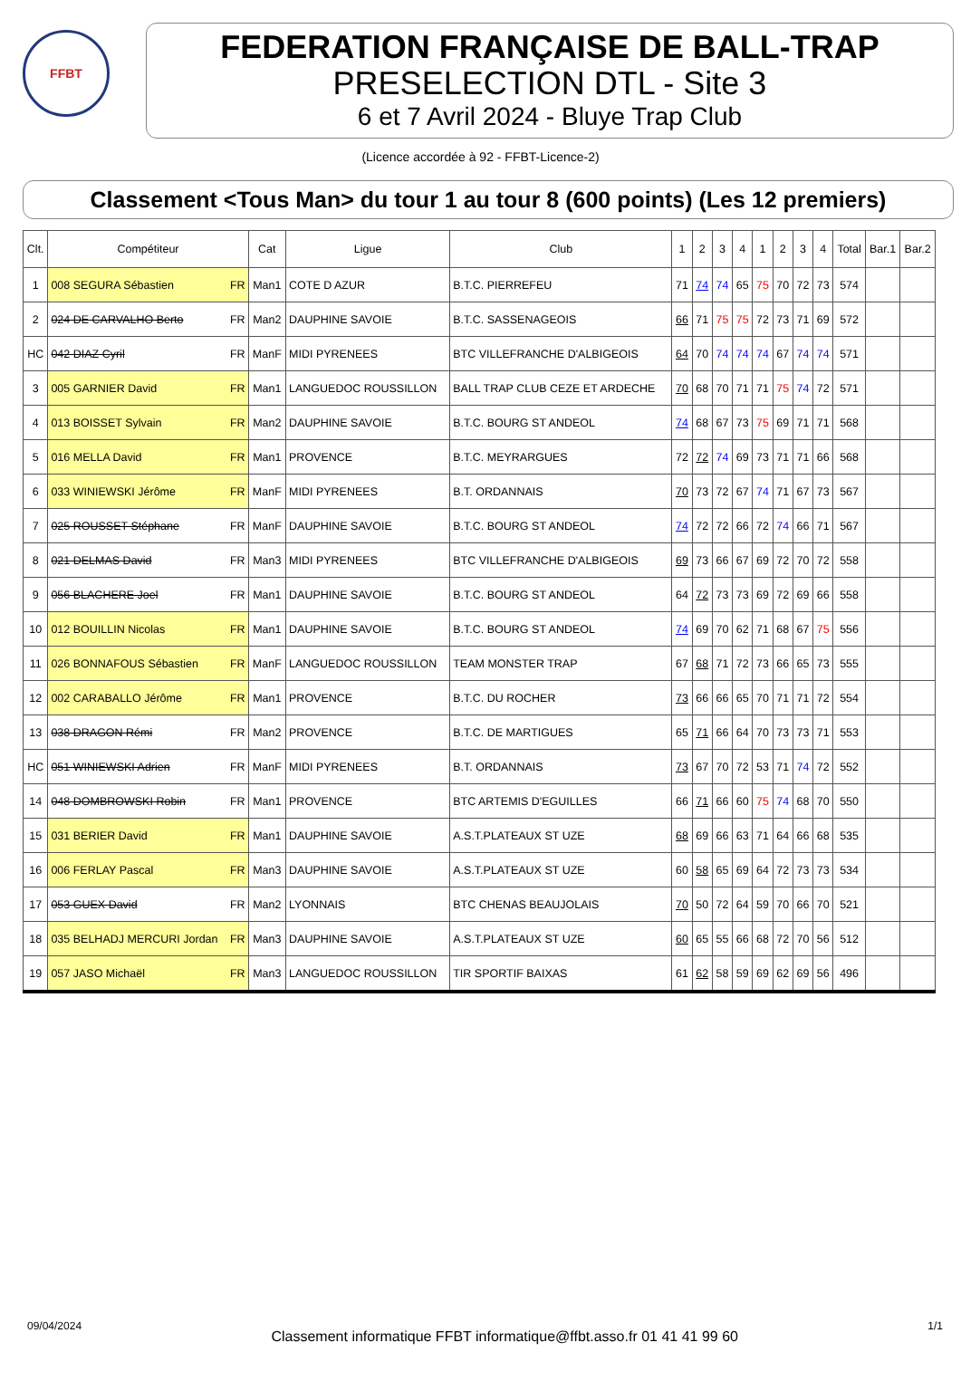FFBT
FEDERATION FRANÇAISE DE BALL-TRAP
PRESELECTION DTL - Site 3
6 et 7 Avril 2024 - Bluye Trap Club
(Licence accordée à 92 - FFBT-Licence-2)
Classement <Tous Man> du tour 1 au tour 8 (600 points) (Les 12 premiers)
| Clt. | Compétiteur | Cat | Ligue | Club | 1 | 2 | 3 | 4 | 1 | 2 | 3 | 4 | Total | Bar.1 | Bar.2 |
| --- | --- | --- | --- | --- | --- | --- | --- | --- | --- | --- | --- | --- | --- | --- | --- |
| 1 | 008 SEGURA Sébastien FR | Man1 | COTE D AZUR | B.T.C. PIERREFEU | 71 | 74 | 74 | 65 | 75 | 70 | 72 | 73 | 574 | | |
| 2 | 024 DE CARVALHO Berto FR | Man2 | DAUPHINE SAVOIE | B.T.C. SASSENAGEOIS | 66 | 71 | 75 | 75 | 72 | 73 | 71 | 69 | 572 | | |
| HC | 042 DIAZ Cyril FR | ManF | MIDI PYRENEES | BTC VILLEFRANCHE D'ALBIGEOIS | 64 | 70 | 74 | 74 | 74 | 67 | 74 | 74 | 571 | | |
| 3 | 005 GARNIER David FR | Man1 | LANGUEDOC ROUSSILLON | BALL TRAP CLUB CEZE ET ARDECHE | 70 | 68 | 70 | 71 | 71 | 75 | 74 | 72 | 571 | | |
| 4 | 013 BOISSET Sylvain FR | Man2 | DAUPHINE SAVOIE | B.T.C. BOURG ST ANDEOL | 74 | 68 | 67 | 73 | 75 | 69 | 71 | 71 | 568 | | |
| 5 | 016 MELLA David FR | Man1 | PROVENCE | B.T.C. MEYRARGUES | 72 | 72 | 74 | 69 | 73 | 71 | 71 | 66 | 568 | | |
| 6 | 033 WINIEWSKI Jérôme FR | ManF | MIDI PYRENEES | B.T. ORDANNAIS | 70 | 73 | 72 | 67 | 74 | 71 | 67 | 73 | 567 | | |
| 7 | 025 ROUSSET Stéphane FR | ManF | DAUPHINE SAVOIE | B.T.C. BOURG ST ANDEOL | 74 | 72 | 72 | 66 | 72 | 74 | 66 | 71 | 567 | | |
| 8 | 021 DELMAS David FR | Man3 | MIDI PYRENEES | BTC VILLEFRANCHE D'ALBIGEOIS | 69 | 73 | 66 | 67 | 69 | 72 | 70 | 72 | 558 | | |
| 9 | 056 BLACHERE Joel FR | Man1 | DAUPHINE SAVOIE | B.T.C. BOURG ST ANDEOL | 64 | 72 | 73 | 73 | 69 | 72 | 69 | 66 | 558 | | |
| 10 | 012 BOUILLIN Nicolas FR | Man1 | DAUPHINE SAVOIE | B.T.C. BOURG ST ANDEOL | 74 | 69 | 70 | 62 | 71 | 68 | 67 | 75 | 556 | | |
| 11 | 026 BONNAFOUS Sébastien FR | ManF | LANGUEDOC ROUSSILLON | TEAM MONSTER TRAP | 67 | 68 | 71 | 72 | 73 | 66 | 65 | 73 | 555 | | |
| 12 | 002 CARABALLO Jérôme FR | Man1 | PROVENCE | B.T.C. DU ROCHER | 73 | 66 | 66 | 65 | 70 | 71 | 71 | 72 | 554 | | |
| 13 | 038 DRAGON Rémi FR | Man2 | PROVENCE | B.T.C. DE MARTIGUES | 65 | 71 | 66 | 64 | 70 | 73 | 73 | 71 | 553 | | |
| HC | 051 WINIEWSKI Adrien FR | ManF | MIDI PYRENEES | B.T. ORDANNAIS | 73 | 67 | 70 | 72 | 53 | 71 | 74 | 72 | 552 | | |
| 14 | 048 DOMBROWSKI Robin FR | Man1 | PROVENCE | BTC ARTEMIS D'EGUILLES | 66 | 71 | 66 | 60 | 75 | 74 | 68 | 70 | 550 | | |
| 15 | 031 BERIER David FR | Man1 | DAUPHINE SAVOIE | A.S.T.PLATEAUX ST UZE | 68 | 69 | 66 | 63 | 71 | 64 | 66 | 68 | 535 | | |
| 16 | 006 FERLAY Pascal FR | Man3 | DAUPHINE SAVOIE | A.S.T.PLATEAUX ST UZE | 60 | 58 | 65 | 69 | 64 | 72 | 73 | 73 | 534 | | |
| 17 | 053 GUEX David FR | Man2 | LYONNAIS | BTC CHENAS BEAUJOLAIS | 70 | 50 | 72 | 64 | 59 | 70 | 66 | 70 | 521 | | |
| 18 | 035 BELHADJ MERCURI Jordan FR | Man3 | DAUPHINE SAVOIE | A.S.T.PLATEAUX ST UZE | 60 | 65 | 55 | 66 | 68 | 72 | 70 | 56 | 512 | | |
| 19 | 057 JASO Michaël FR | Man3 | LANGUEDOC ROUSSILLON | TIR SPORTIF BAIXAS | 61 | 62 | 58 | 59 | 69 | 62 | 69 | 56 | 496 | | |
09/04/2024 Classement informatique FFBT informatique@ffbt.asso.fr 01 41 41 99 60 1/1